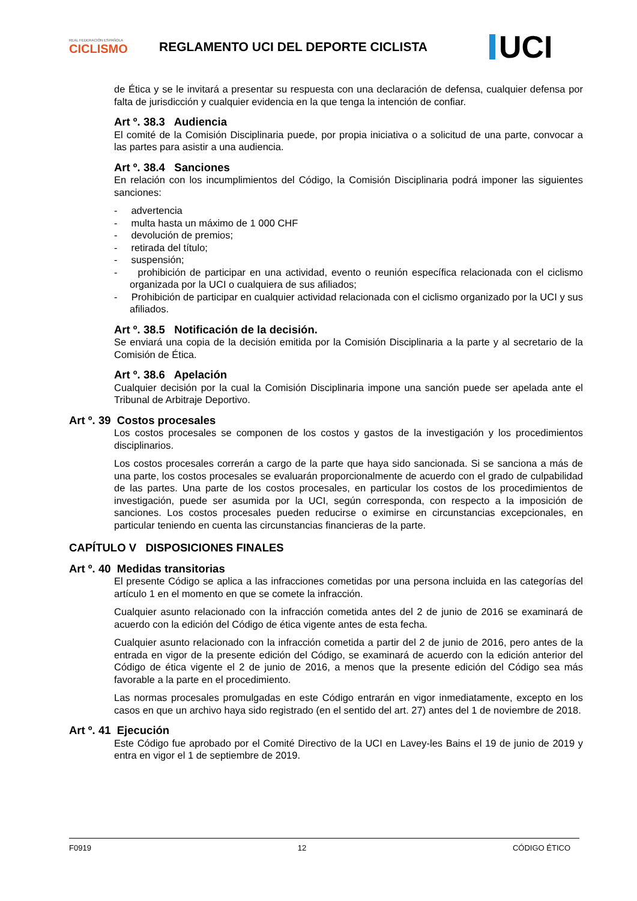REAL FEDERACIÓN ESPAÑOLA
CICLISMO
REGLAMENTO UCI DEL DEPORTE CICLISTA
UCI
de Ética y se le invitará a presentar su respuesta con una declaración de defensa, cualquier defensa por falta de jurisdicción y cualquier evidencia en la que tenga la intención de confiar.
Art º. 38.3 Audiencia
El comité de la Comisión Disciplinaria puede, por propia iniciativa o a solicitud de una parte, convocar a las partes para asistir a una audiencia.
Art º. 38.4 Sanciones
En relación con los incumplimientos del Código, la Comisión Disciplinaria podrá imponer las siguientes sanciones:
- advertencia
- multa hasta un máximo de 1 000 CHF
- devolución de premios;
- retirada del título;
- suspensión;
- prohibición de participar en una actividad, evento o reunión específica relacionada con el ciclismo organizada por la UCI o cualquiera de sus afiliados;
- Prohibición de participar en cualquier actividad relacionada con el ciclismo organizado por la UCI y sus afiliados.
Art º. 38.5 Notificación de la decisión.
Se enviará una copia de la decisión emitida por la Comisión Disciplinaria a la parte y al secretario de la Comisión de Ética.
Art º. 38.6 Apelación
Cualquier decisión por la cual la Comisión Disciplinaria impone una sanción puede ser apelada ante el Tribunal de Arbitraje Deportivo.
Art º. 39 Costos procesales
Los costos procesales se componen de los costos y gastos de la investigación y los procedimientos disciplinarios.
Los costos procesales correrán a cargo de la parte que haya sido sancionada. Si se sanciona a más de una parte, los costos procesales se evaluarán proporcionalmente de acuerdo con el grado de culpabilidad de las partes. Una parte de los costos procesales, en particular los costos de los procedimientos de investigación, puede ser asumida por la UCI, según corresponda, con respecto a la imposición de sanciones. Los costos procesales pueden reducirse o eximirse en circunstancias excepcionales, en particular teniendo en cuenta las circunstancias financieras de la parte.
CAPÍTULO V DISPOSICIONES FINALES
Art º. 40 Medidas transitorias
El presente Código se aplica a las infracciones cometidas por una persona incluida en las categorías del artículo 1 en el momento en que se comete la infracción.
Cualquier asunto relacionado con la infracción cometida antes del 2 de junio de 2016 se examinará de acuerdo con la edición del Código de ética vigente antes de esta fecha.
Cualquier asunto relacionado con la infracción cometida a partir del 2 de junio de 2016, pero antes de la entrada en vigor de la presente edición del Código, se examinará de acuerdo con la edición anterior del Código de ética vigente el 2 de junio de 2016, a menos que la presente edición del Código sea más favorable a la parte en el procedimiento.
Las normas procesales promulgadas en este Código entrarán en vigor inmediatamente, excepto en los casos en que un archivo haya sido registrado (en el sentido del art. 27) antes del 1 de noviembre de 2018.
Art º. 41 Ejecución
Este Código fue aprobado por el Comité Directivo de la UCI en Lavey-les Bains el 19 de junio de 2019 y entra en vigor el 1 de septiembre de 2019.
F0919 12 CÓDIGO ÉTICO